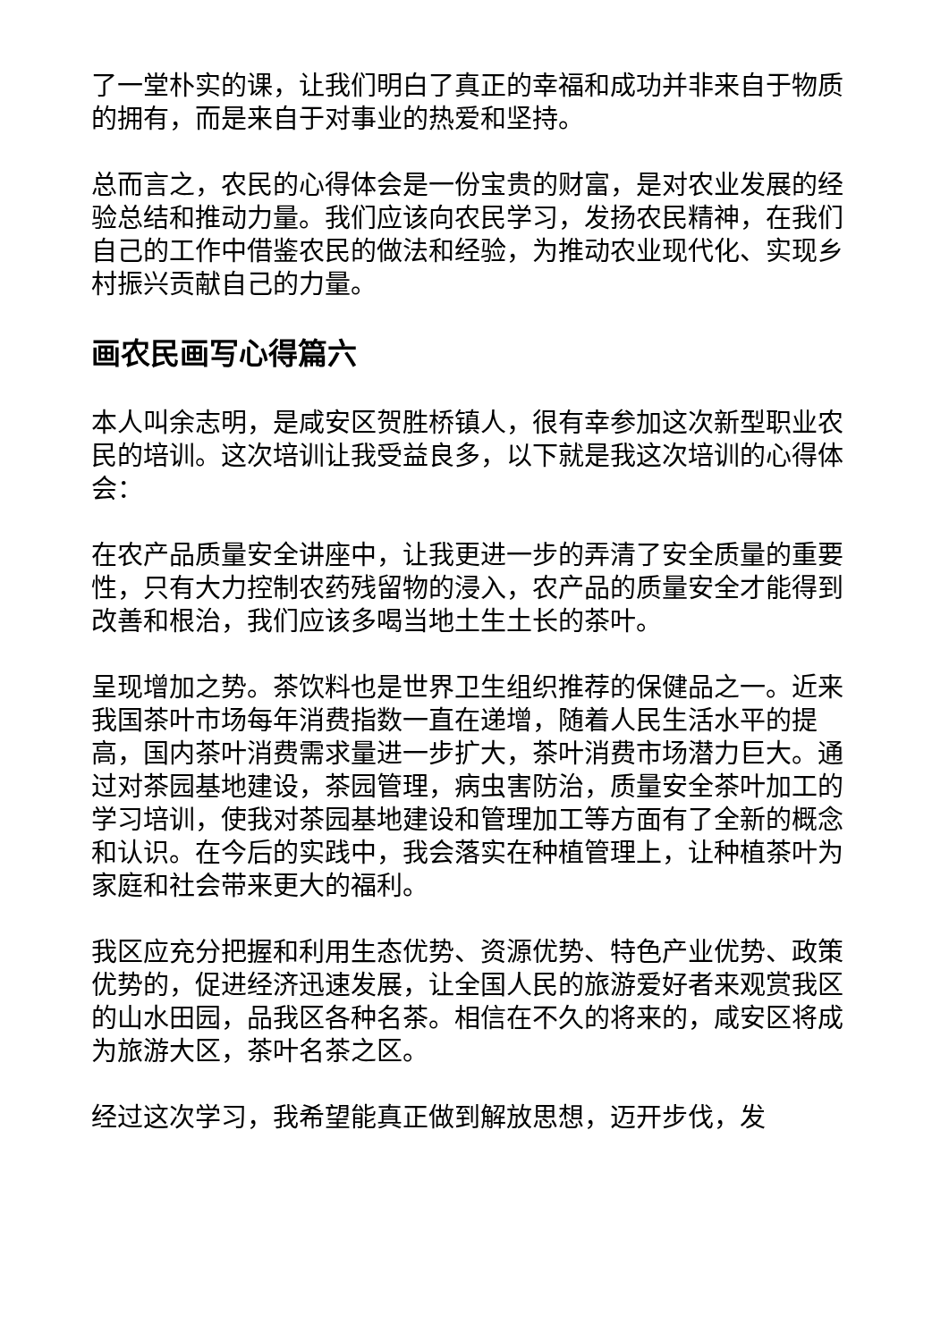了一堂朴实的课，让我们明白了真正的幸福和成功并非来自于物质的拥有，而是来自于对事业的热爱和坚持。
总而言之，农民的心得体会是一份宝贵的财富，是对农业发展的经验总结和推动力量。我们应该向农民学习，发扬农民精神，在我们自己的工作中借鉴农民的做法和经验，为推动农业现代化、实现乡村振兴贡献自己的力量。
画农民画写心得篇六
本人叫余志明，是咸安区贺胜桥镇人，很有幸参加这次新型职业农民的培训。这次培训让我受益良多，以下就是我这次培训的心得体会：
在农产品质量安全讲座中，让我更进一步的弄清了安全质量的重要性，只有大力控制农药残留物的浸入，农产品的质量安全才能得到改善和根治，我们应该多喝当地土生土长的茶叶。
呈现增加之势。茶饮料也是世界卫生组织推荐的保健品之一。近来我国茶叶市场每年消费指数一直在递增，随着人民生活水平的提高，国内茶叶消费需求量进一步扩大，茶叶消费市场潜力巨大。通过对茶园基地建设，茶园管理，病虫害防治，质量安全茶叶加工的学习培训，使我对茶园基地建设和管理加工等方面有了全新的概念和认识。在今后的实践中，我会落实在种植管理上，让种植茶叶为家庭和社会带来更大的福利。
我区应充分把握和利用生态优势、资源优势、特色产业优势、政策优势的，促进经济迅速发展，让全国人民的旅游爱好者来观赏我区的山水田园，品我区各种名茶。相信在不久的将来的，咸安区将成为旅游大区，茶叶名茶之区。
经过这次学习，我希望能真正做到解放思想，迈开步伐，发